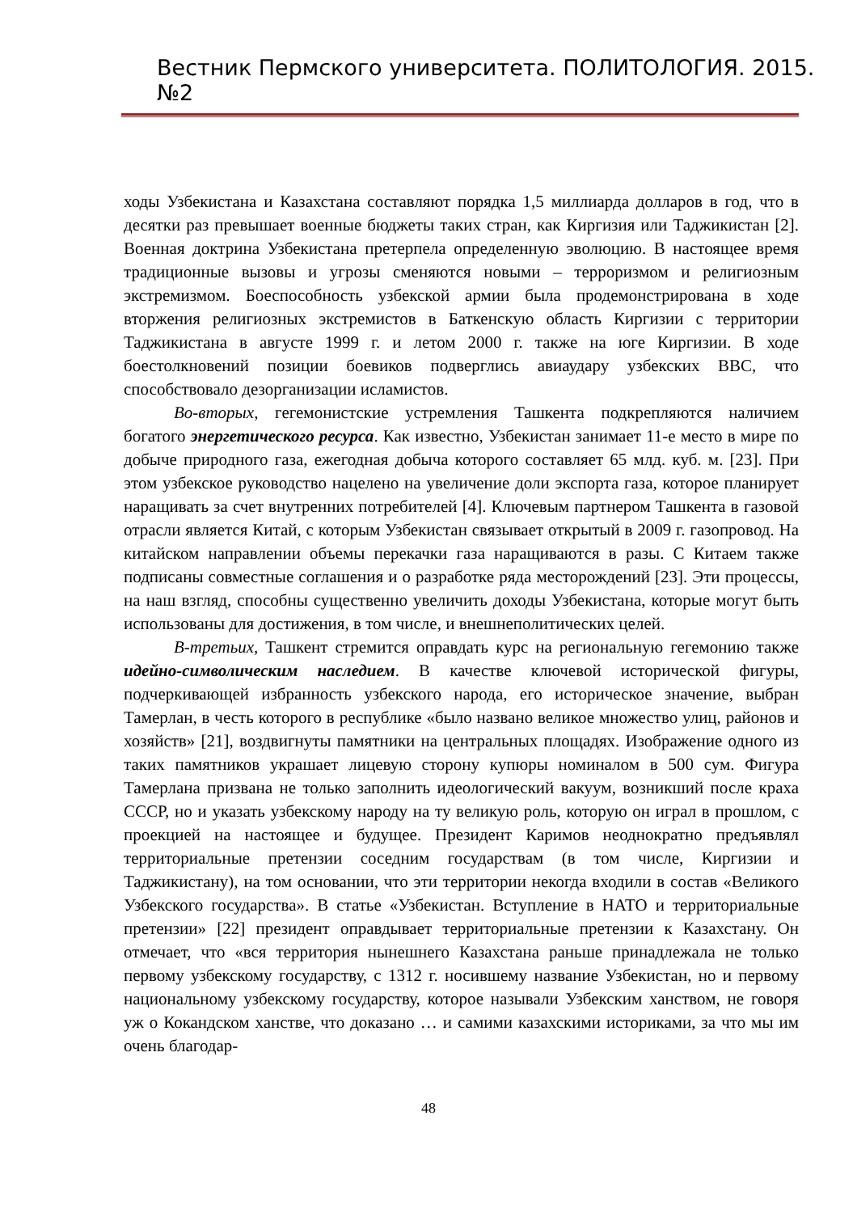Вестник Пермского университета. ПОЛИТОЛОГИЯ. 2015. №2
ходы Узбекистана и Казахстана составляют порядка 1,5 миллиарда долларов в год, что в десятки раз превышает военные бюджеты таких стран, как Киргизия или Таджикистан [2]. Военная доктрина Узбекистана претерпела определенную эволюцию. В настоящее время традиционные вызовы и угрозы сменяются новыми – терроризмом и религиозным экстремизмом. Боеспособность узбекской армии была продемонстрирована в ходе вторжения религиозных экстремистов в Баткенскую область Киргизии с территории Таджикистана в августе 1999 г. и летом 2000 г. также на юге Киргизии. В ходе боестолкновений позиции боевиков подверглись авиаудару узбекских ВВС, что способствовало дезорганизации исламистов.
Во-вторых, гегемонистские устремления Ташкента подкрепляются наличием богатого энергетического ресурса. Как известно, Узбекистан занимает 11-е место в мире по добыче природного газа, ежегодная добыча которого составляет 65 млд. куб. м. [23]. При этом узбекское руководство нацелено на увеличение доли экспорта газа, которое планирует наращивать за счет внутренних потребителей [4]. Ключевым партнером Ташкента в газовой отрасли является Китай, с которым Узбекистан связывает открытый в 2009 г. газопровод. На китайском направлении объемы перекачки газа наращиваются в разы. С Китаем также подписаны совместные соглашения и о разработке ряда месторождений [23]. Эти процессы, на наш взгляд, способны существенно увеличить доходы Узбекистана, которые могут быть использованы для достижения, в том числе, и внешнеполитических целей.
В-третьих, Ташкент стремится оправдать курс на региональную гегемонию также идейно-символическим наследием. В качестве ключевой исторической фигуры, подчеркивающей избранность узбекского народа, его историческое значение, выбран Тамерлан, в честь которого в республике «было названо великое множество улиц, районов и хозяйств» [21], воздвигнуты памятники на центральных площадях. Изображение одного из таких памятников украшает лицевую сторону купюры номиналом в 500 сум. Фигура Тамерлана призвана не только заполнить идеологический вакуум, возникший после краха СССР, но и указать узбекскому народу на ту великую роль, которую он играл в прошлом, с проекцией на настоящее и будущее. Президент Каримов неоднократно предъявлял территориальные претензии соседним государствам (в том числе, Киргизии и Таджикистану), на том основании, что эти территории некогда входили в состав «Великого Узбекского государства». В статье «Узбекистан. Вступление в НАТО и территориальные претензии» [22] президент оправдывает территориальные претензии к Казахстану. Он отмечает, что «вся территория нынешнего Казахстана раньше принадлежала не только первому узбекскому государству, с 1312 г. носившему название Узбекистан, но и первому национальному узбекскому государству, которое называли Узбекским ханством, не говоря уж о Кокандском ханстве, что доказано … и самими казахскими историками, за что мы им очень благодар-
48